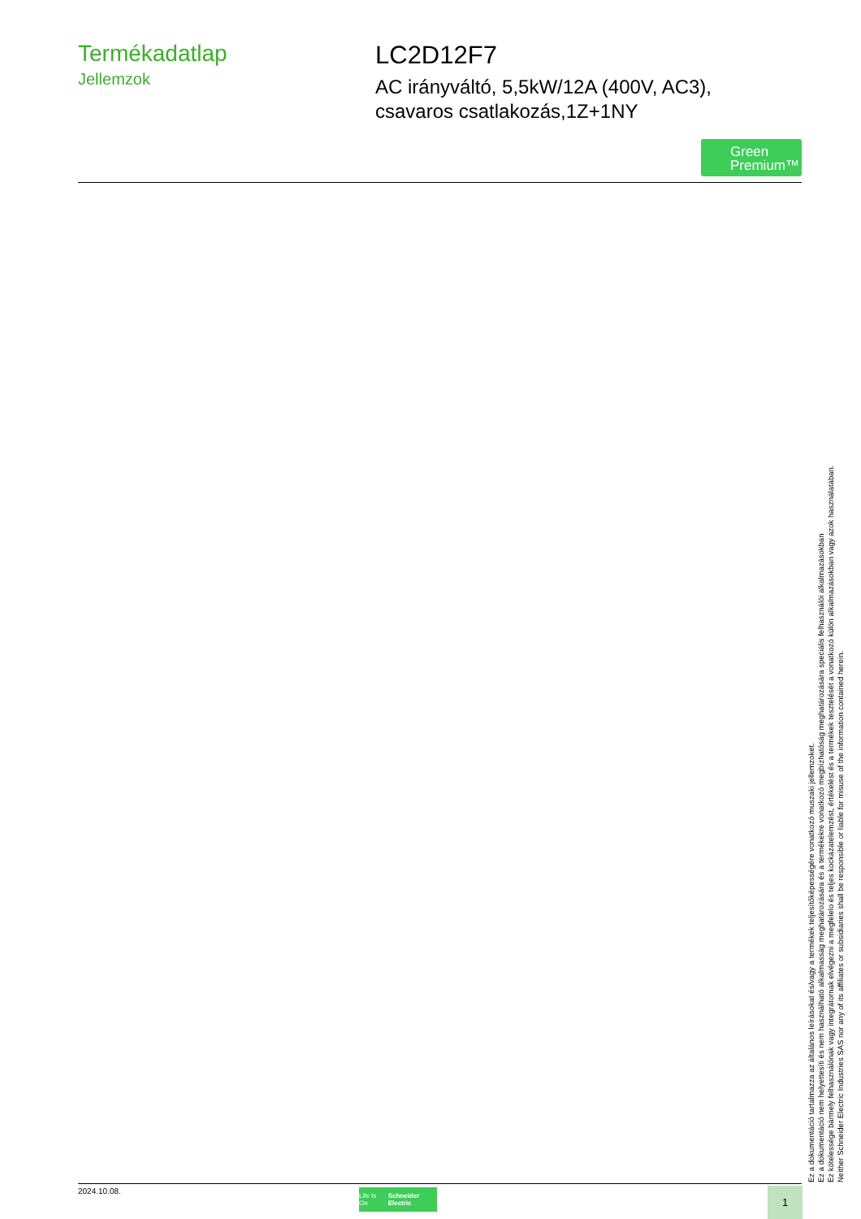Termékadatlap
Jellemzok
LC2D12F7
AC irányváltó, 5,5kW/12A (400V, AC3),
csavaros csatlakozás,1Z+1NY
Green
Premium™
Ez a dokumentáció tartalmazza az általános leírásokat és/vagy a termékek teljesítőképességére vonatkozó muszaki jellemzoket.
Ez a dokumentáció nem helyettesíti és nem használható alkalmasság meghatározására és a termékekre vonatkozó megbízhatóság meghatározására speciális felhasználói alkalmazásokban
Ez kötelessége bármely felhasználónak vagy integrátornak elvégezni a megfelelo és teljes kockázatelemzést, értékelést és a termékek tesztelését a vonatkozó külön alkalmazásokban vagy azok használatában.
Neither Schneider Electric Industries SAS nor any of its affiliates or subsidiaries shall be responsible or liable for misuse of the information contained herein.
2024.10.08.
Life Is On Schneider Electric
1